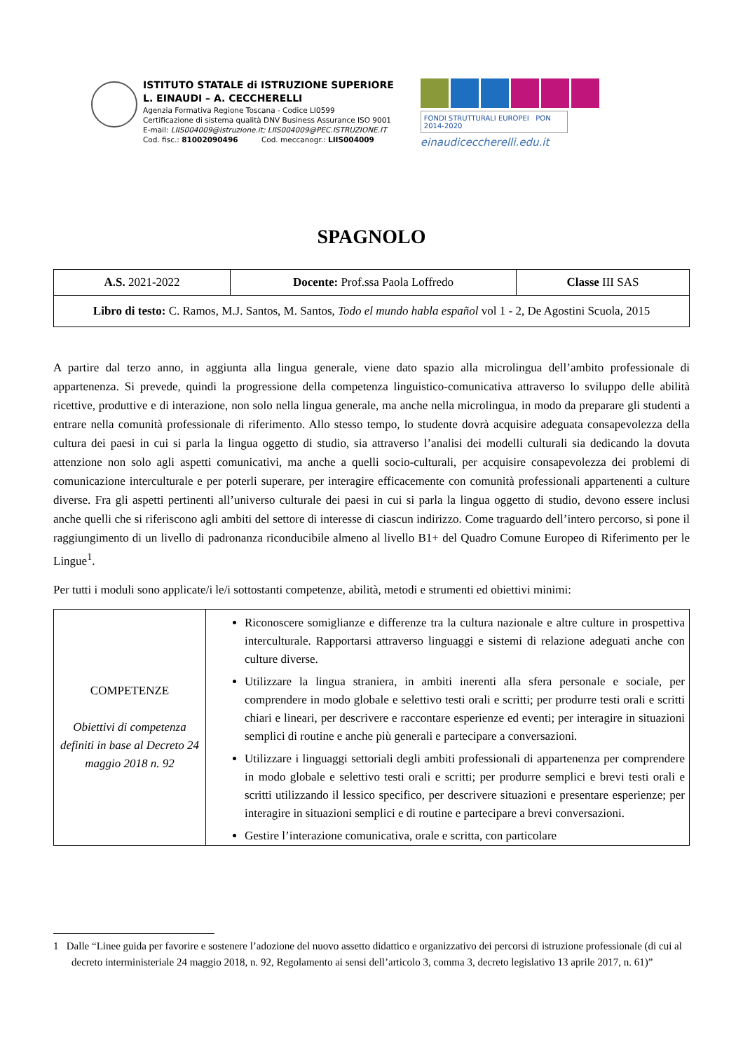ISTITUTO STATALE di ISTRUZIONE SUPERIORE
L. EINAUDI – A. CECCHERELLI
Agenzia Formativa Regione Toscana - Codice LI0599
Certificazione di sistema qualità DNV Business Assurance ISO 9001
E-mail: LIIS004009@istruzione.it; LIIS004009@PEC.ISTRUZIONE.IT
Cod. fisc.: 81002090496 Cod. meccanogr.: LIIS004009
FONDI STRUTTURALI EUROPEI PON 2014-2020
einaudiceccherelli.edu.it
SPAGNOLO
| A.S. 2021-2022 | Docente: Prof.ssa Paola Loffredo | Classe III SAS |
| Libro di testo: C. Ramos, M.J. Santos, M. Santos, Todo el mundo habla español vol 1 - 2, De Agostini Scuola, 2015 | | |
A partire dal terzo anno, in aggiunta alla lingua generale, viene dato spazio alla microlingua dell’ambito professionale di appartenenza. Si prevede, quindi la progressione della competenza linguistico-comunicativa attraverso lo sviluppo delle abilità ricettive, produttive e di interazione, non solo nella lingua generale, ma anche nella microlingua, in modo da preparare gli studenti a entrare nella comunità professionale di riferimento. Allo stesso tempo, lo studente dovrà acquisire adeguata consapevolezza della cultura dei paesi in cui si parla la lingua oggetto di studio, sia attraverso l’analisi dei modelli culturali sia dedicando la dovuta attenzione non solo agli aspetti comunicativi, ma anche a quelli socio-culturali, per acquisire consapevolezza dei problemi di comunicazione interculturale e per poterli superare, per interagire efficacemente con comunità professionali appartenenti a culture diverse. Fra gli aspetti pertinenti all’universo culturale dei paesi in cui si parla la lingua oggetto di studio, devono essere inclusi anche quelli che si riferiscono agli ambiti del settore di interesse di ciascun indirizzo. Come traguardo dell’intero percorso, si pone il raggiungimento di un livello di padronanza riconducibile almeno al livello B1+ del Quadro Comune Europeo di Riferimento per le Lingue<sup>1</sup>.
Per tutti i moduli sono applicate/i le/i sottostanti competenze, abilità, metodi e strumenti ed obiettivi minimi:
| COMPETENZE Obiettivi di competenza definiti in base al Decreto 24 maggio 2018 n. 92 | Riconoscere somiglianze e differenze tra la cultura nazionale e altre culture in prospettiva interculturale. Rapportarsi attraverso linguaggi e sistemi di relazione adeguati anche con culture diverse. Utilizzare la lingua straniera, in ambiti inerenti alla sfera personale e sociale, per comprendere in modo globale e selettivo testi orali e scritti; per produrre testi orali e scritti chiari e lineari, per descrivere e raccontare esperienze ed eventi; per interagire in situazioni semplici di routine e anche più generali e partecipare a conversazioni. Utilizzare i linguaggi settoriali degli ambiti professionali di appartenenza per comprendere in modo globale e selettivo testi orali e scritti; per produrre semplici e brevi testi orali e scritti utilizzando il lessico specifico, per descrivere situazioni e presentare esperienze; per interagire in situazioni semplici e di routine e partecipare a brevi conversazioni. Gestire l’interazione comunicativa, orale e scritta, con particolare |
1 Dalle “Linee guida per favorire e sostenere l’adozione del nuovo assetto didattico e organizzativo dei percorsi di istruzione professionale (di cui al decreto interministeriale 24 maggio 2018, n. 92, Regolamento ai sensi dell’articolo 3, comma 3, decreto legislativo 13 aprile 2017, n. 61)”